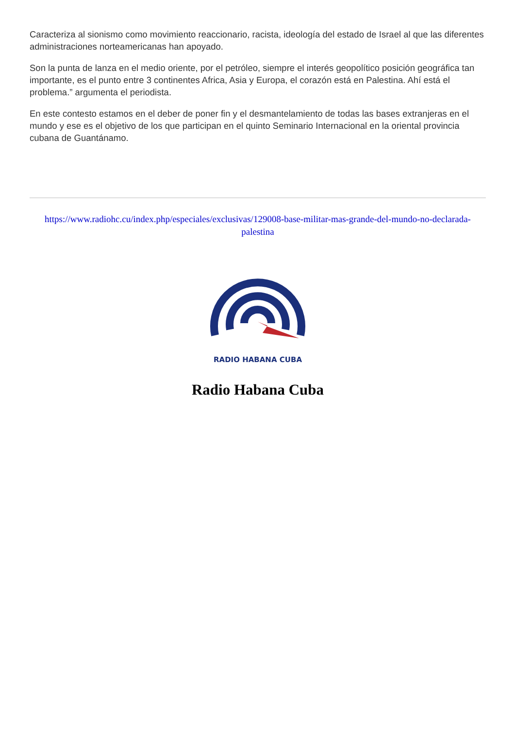Caracteriza al sionismo como movimiento reaccionario, racista, ideología del estado de Israel al que las diferentes administraciones norteamericanas han apoyado.
Son la punta de lanza en el medio oriente, por el petróleo, siempre el interés geopolítico posición geográfica tan importante, es el punto entre 3 continentes Africa, Asia y Europa, el corazón está en Palestina. Ahí está el problema.” argumenta el periodista.
En este contesto estamos en el deber de poner fin y el desmantelamiento de todas las bases extranjeras en el mundo y ese es el objetivo de los que participan en el quinto Seminario Internacional en la oriental provincia cubana de Guantánamo.
https://www.radiohc.cu/index.php/especiales/exclusivas/129008-base-militar-mas-grande-del-mundo-no-declarada-palestina
RADIO HABANA CUBA
Radio Habana Cuba